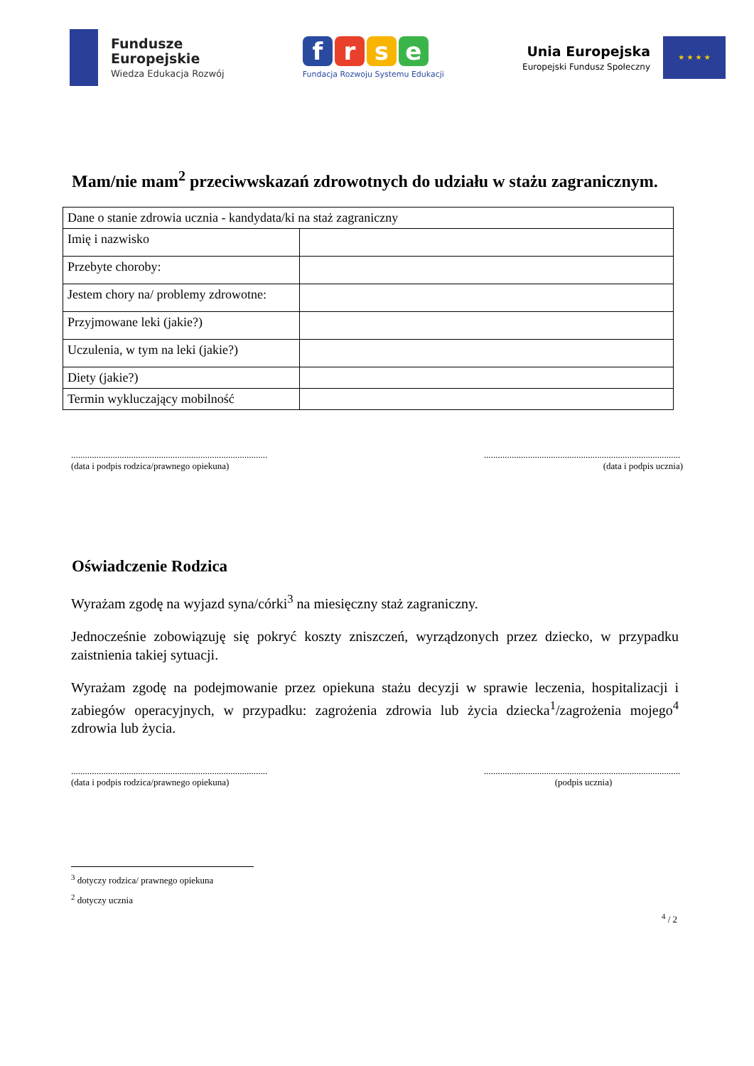Fundusze
Europejskie
Wiedza Edukacja Rozwój
frse
Fundacja Rozwoju Systemu Edukacji
Unia Europejska
Europejski Fundusz Społeczny
★ ★ ★ ★
Mam/nie mam<sup>2</sup> przeciwwskazań zdrowotnych do udziału w stażu zagranicznym.
| Dane o stanie zdrowia ucznia - kandydata/ki na staż zagraniczny | |
| Imię i nazwisko | |
| Przebyte choroby: | |
| Jestem chory na/ problemy zdrowotne: | |
| Przyjmowane leki (jakie?) | |
| Uczulenia, w tym na leki (jakie?) | |
| Diety (jakie?) | |
| Termin wykluczający mobilność | |
.....................................................................................
(data i podpis rodzica/prawnego opiekuna)
.....................................................................................
(data i podpis ucznia)
Oświadczenie Rodzica
Wyrażam zgodę na wyjazd syna/córki<sup>3</sup> na miesięczny staż zagraniczny.
Jednocześnie zobowiązuję się pokryć koszty zniszczeń, wyrządzonych przez dziecko, w przypadku zaistnienia takiej sytuacji.
Wyrażam zgodę na podejmowanie przez opiekuna stażu decyzji w sprawie leczenia, hospitalizacji i zabiegów operacyjnych, w przypadku: zagrożenia zdrowia lub życia dziecka<sup>1</sup>/zagrożenia mojego<sup>4</sup> zdrowia lub życia.
.....................................................................................
(data i podpis rodzica/prawnego opiekuna)
.....................................................................................
(podpis ucznia)
<sup>3</sup> dotyczy rodzica/ prawnego opiekuna
<sup>2</sup> dotyczy ucznia
<sup>4</sup> / 2